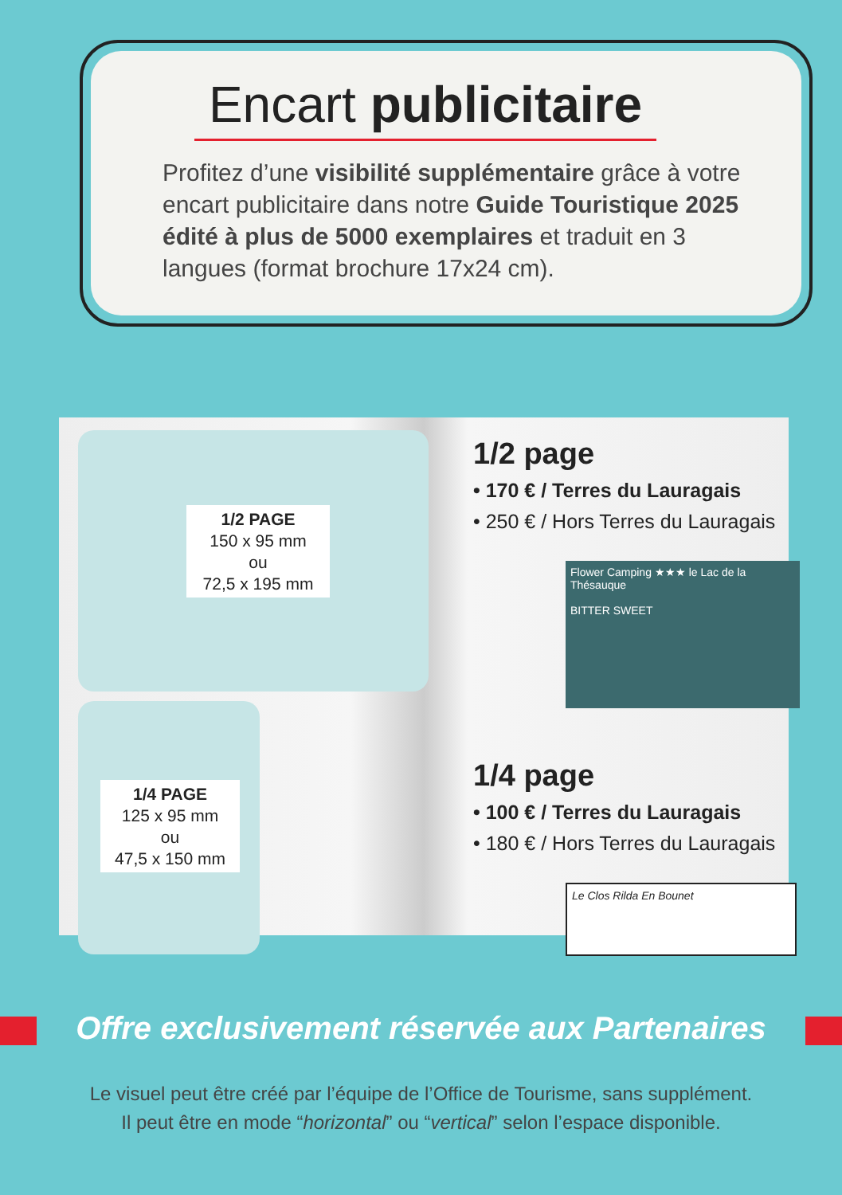Encart publicitaire
Profitez d’une visibilité supplémentaire grâce à votre encart publicitaire dans notre Guide Touristique 2025 édité à plus de 5000 exemplaires et traduit en 3 langues (format brochure 17x24 cm).
1/2 PAGE
150 x 95 mm
ou
72,5 x 195 mm
1/4 PAGE
125 x 95 mm
ou
47,5 x 150 mm
1/2 page
• 170 € / Terres du Lauragais
• 250 € / Hors Terres du Lauragais
Flower Camping ★★★ le Lac de la Thésauque
BITTER SWEET
1/4 page
• 100 € / Terres du Lauragais
• 180 € / Hors Terres du Lauragais
Le Clos Rilda En Bounet
Offre exclusivement réservée aux Partenaires
Le visuel peut être créé par l’équipe de l’Office de Tourisme, sans supplément.
Il peut être en mode “horizontal” ou “vertical” selon l’espace disponible.